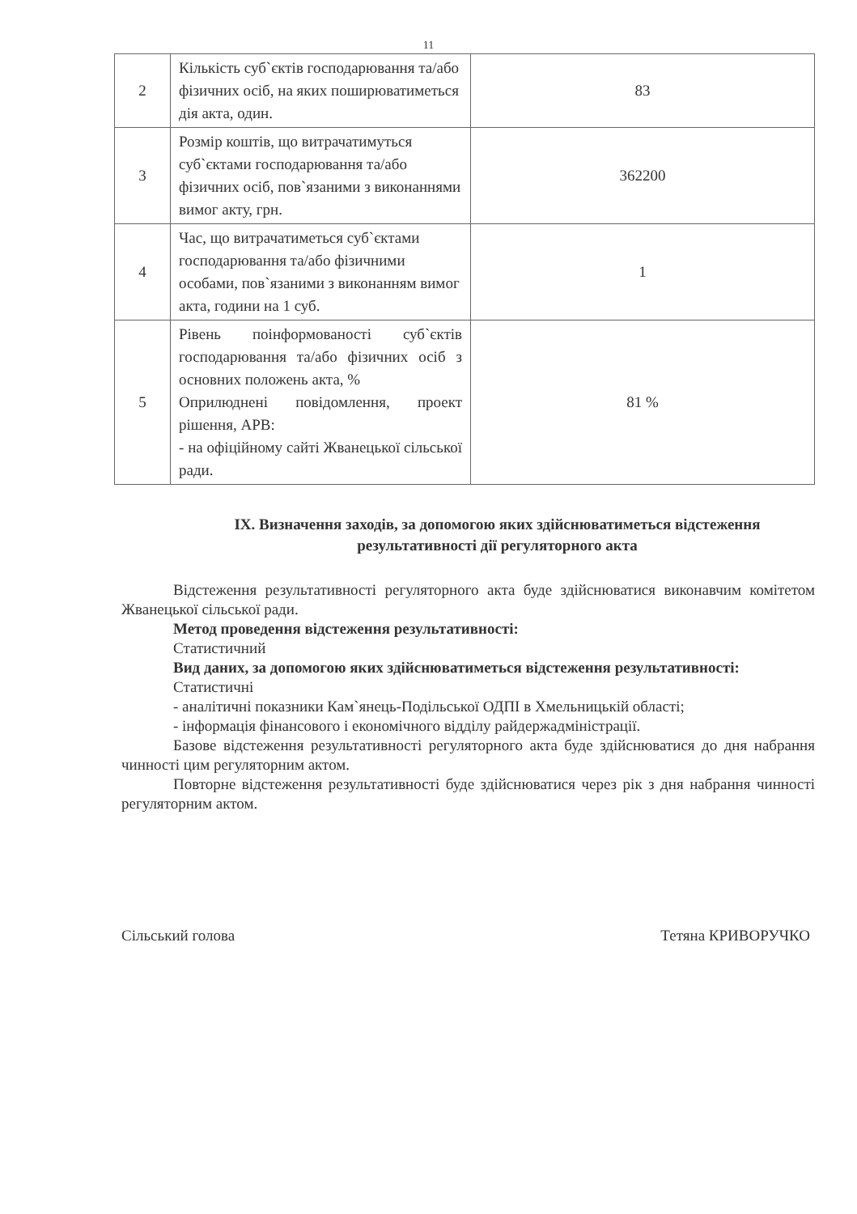11
| 2 | Кількість суб`єктів господарювання та/або фізичних осіб, на яких поширюватиметься дія акта, один. | 83 |
| 3 | Розмір коштів, що витрачатимуться суб`єктами господарювання та/або фізичних осіб, пов`язаними з виконаннями вимог акту, грн. | 362200 |
| 4 | Час, що витрачатиметься суб`єктами господарювання та/або фізичними особами, пов`язаними з виконанням вимог акта, години на 1 суб. | 1 |
| 5 | Рівень поінформованості суб`єктів господарювання та/або фізичних осіб з основних положень акта, % Оприлюднені повідомлення, проект рішення, АРВ: - на офіційному сайті Жванецької сільської ради. | 81 % |
IX. Визначення заходів, за допомогою яких здійснюватиметься відстеження результативності дії регуляторного акта
Відстеження результативності регуляторного акта буде здійснюватися виконавчим комітетом Жванецької сільської ради.
Метод проведення відстеження результативності:
Статистичний
Вид даних, за допомогою яких здійснюватиметься відстеження результативності:
Статистичні
- аналітичні показники Кам`янець-Подільської ОДПІ в Хмельницькій області;
- інформація фінансового і економічного відділу райдержадміністрації.
Базове відстеження результативності регуляторного акта буде здійснюватися до дня набрання чинності цим регуляторним актом.
Повторне відстеження результативності буде здійснюватися через рік з дня набрання чинності регуляторним актом.
Сільський голова Тетяна КРИВОРУЧКО